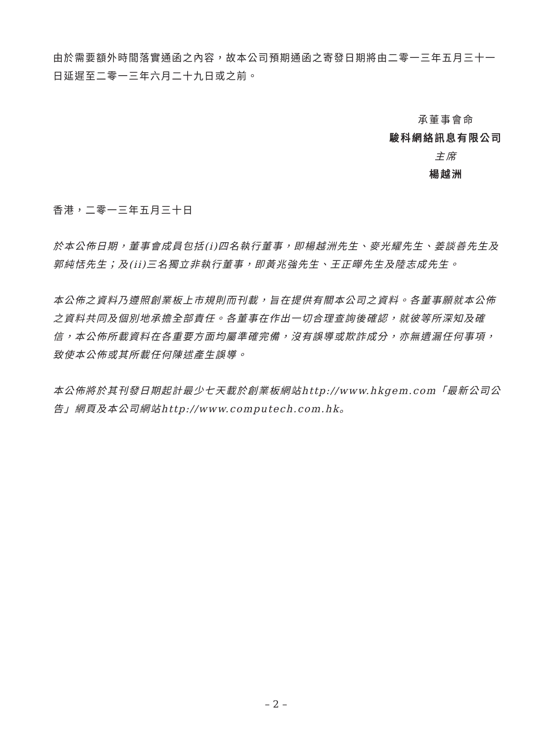由於需要額外時間落實通函之內容，故本公司預期通函之寄發日期將由二零一三年五月三十一日延遲至二零一三年六月二十九日或之前。
承董事會命
駿科網絡訊息有限公司
主席
楊越洲
香港，二零一三年五月三十日
於本公佈日期，董事會成員包括(i)四名執行董事，即楊越洲先生、麥光耀先生、姜談善先生及郭純恬先生；及(ii)三名獨立非執行董事，即黃兆強先生、王正曄先生及陸志成先生。
本公佈之資料乃遵照創業板上市規則而刊載，旨在提供有關本公司之資料。各董事願就本公佈之資料共同及個別地承擔全部責任。各董事在作出一切合理查詢後確認，就彼等所深知及確信，本公佈所載資料在各重要方面均屬準確完備，沒有誤導或欺詐成分，亦無遺漏任何事項，致使本公佈或其所載任何陳述產生誤導。
本公佈將於其刊發日期起計最少七天載於創業板網站http://www.hkgem.com「最新公司公告」網頁及本公司網站http://www.computech.com.hk。
– 2 –